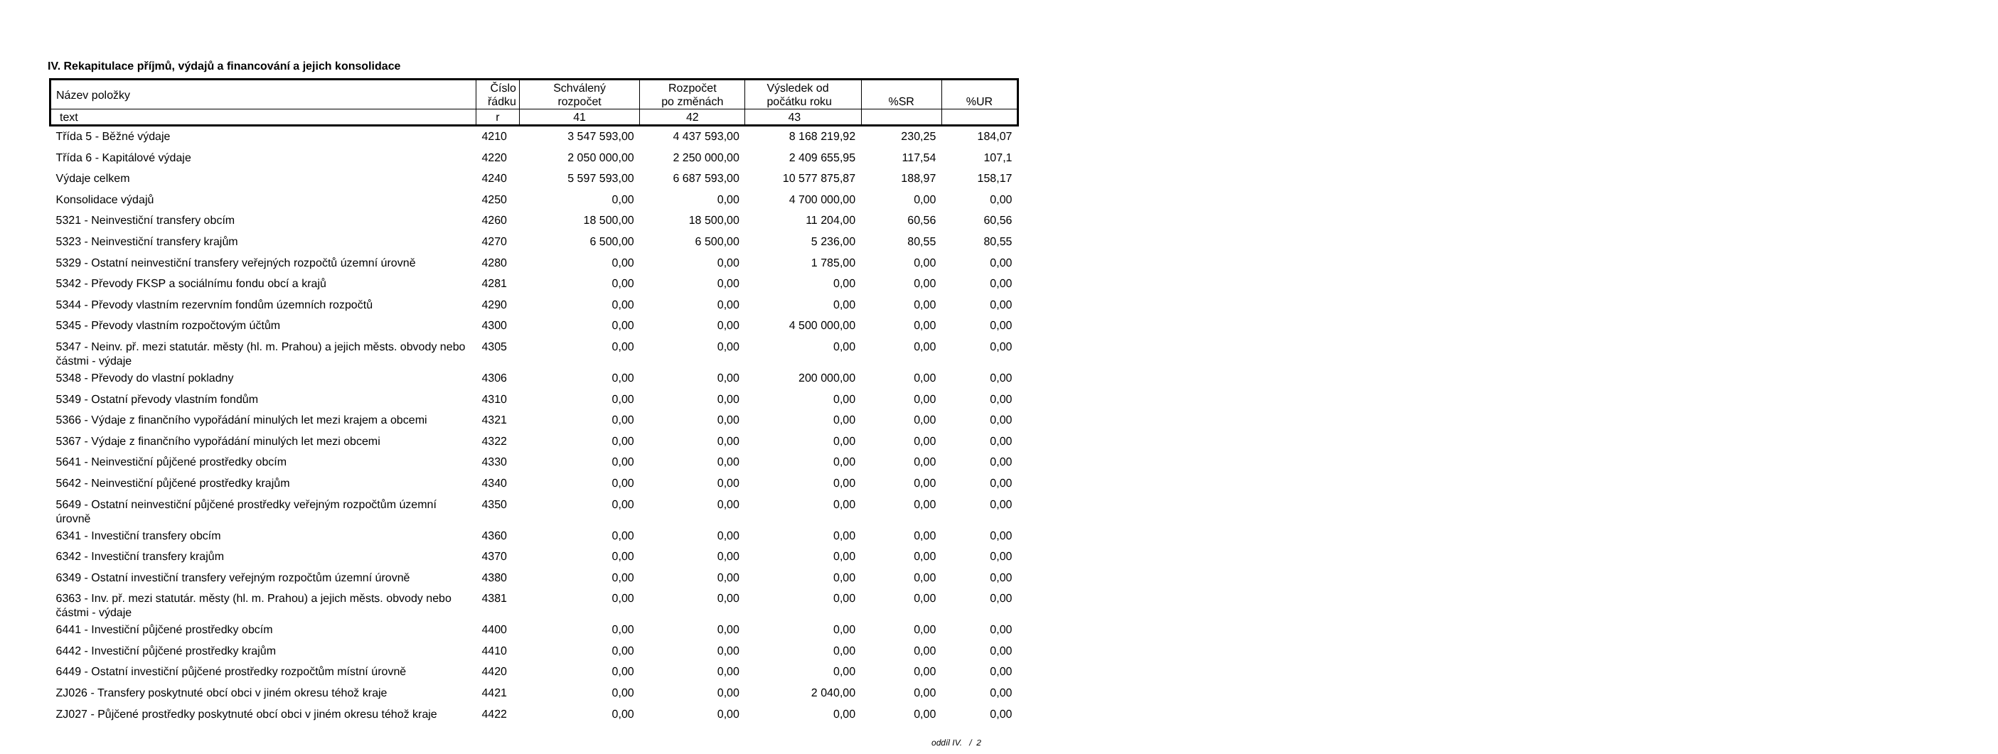IV. Rekapitulace příjmů, výdajů a financování a jejich konsolidace
| Název položky | Číslo řádku | Schválený rozpočet | Rozpočet po změnách | Výsledek od počátku roku | %SR | %UR |
| --- | --- | --- | --- | --- | --- | --- |
| text | r | 41 | 42 | 43 | | |
| Třída 5 - Běžné výdaje | 4210 | 3 547 593,00 | 4 437 593,00 | 8 168 219,92 | 230,25 | 184,07 |
| Třída 6 - Kapitálové výdaje | 4220 | 2 050 000,00 | 2 250 000,00 | 2 409 655,95 | 117,54 | 107,1 |
| Výdaje celkem | 4240 | 5 597 593,00 | 6 687 593,00 | 10 577 875,87 | 188,97 | 158,17 |
| Konsolidace výdajů | 4250 | 0,00 | 0,00 | 4 700 000,00 | 0,00 | 0,00 |
| 5321 - Neinvestiční transfery obcím | 4260 | 18 500,00 | 18 500,00 | 11 204,00 | 60,56 | 60,56 |
| 5323 - Neinvestiční transfery krajům | 4270 | 6 500,00 | 6 500,00 | 5 236,00 | 80,55 | 80,55 |
| 5329 - Ostatní neinvestiční transfery veřejných rozpočtů územní úrovně | 4280 | 0,00 | 0,00 | 1 785,00 | 0,00 | 0,00 |
| 5342 - Převody FKSP a sociálnímu fondu obcí a krajů | 4281 | 0,00 | 0,00 | 0,00 | 0,00 | 0,00 |
| 5344 - Převody vlastním rezervním fondům územních rozpočtů | 4290 | 0,00 | 0,00 | 0,00 | 0,00 | 0,00 |
| 5345 - Převody vlastním rozpočtovým účtům | 4300 | 0,00 | 0,00 | 4 500 000,00 | 0,00 | 0,00 |
| 5347 - Neinv. př. mezi statutár. městy (hl. m. Prahou) a jejich městs. obvody nebo částmi - výdaje | 4305 | 0,00 | 0,00 | 0,00 | 0,00 | 0,00 |
| 5348 - Převody do vlastní pokladny | 4306 | 0,00 | 0,00 | 200 000,00 | 0,00 | 0,00 |
| 5349 - Ostatní převody vlastním fondům | 4310 | 0,00 | 0,00 | 0,00 | 0,00 | 0,00 |
| 5366 - Výdaje z finančního vypořádání minulých let mezi krajem a obcemi | 4321 | 0,00 | 0,00 | 0,00 | 0,00 | 0,00 |
| 5367 - Výdaje z finančního vypořádání minulých let mezi obcemi | 4322 | 0,00 | 0,00 | 0,00 | 0,00 | 0,00 |
| 5641 - Neinvestiční půjčené prostředky obcím | 4330 | 0,00 | 0,00 | 0,00 | 0,00 | 0,00 |
| 5642 - Neinvestiční půjčené prostředky krajům | 4340 | 0,00 | 0,00 | 0,00 | 0,00 | 0,00 |
| 5649 - Ostatní neinvestiční půjčené prostředky veřejným rozpočtům územní úrovně | 4350 | 0,00 | 0,00 | 0,00 | 0,00 | 0,00 |
| 6341 - Investiční transfery obcím | 4360 | 0,00 | 0,00 | 0,00 | 0,00 | 0,00 |
| 6342 - Investiční transfery krajům | 4370 | 0,00 | 0,00 | 0,00 | 0,00 | 0,00 |
| 6349 - Ostatní investiční transfery veřejným rozpočtům územní úrovně | 4380 | 0,00 | 0,00 | 0,00 | 0,00 | 0,00 |
| 6363 - Inv. př. mezi statutár. městy (hl. m. Prahou) a jejich městs. obvody nebo částmi - výdaje | 4381 | 0,00 | 0,00 | 0,00 | 0,00 | 0,00 |
| 6441 - Investiční půjčené prostředky obcím | 4400 | 0,00 | 0,00 | 0,00 | 0,00 | 0,00 |
| 6442 - Investiční půjčené prostředky krajům | 4410 | 0,00 | 0,00 | 0,00 | 0,00 | 0,00 |
| 6449 - Ostatní investiční půjčené prostředky rozpočtům místní úrovně | 4420 | 0,00 | 0,00 | 0,00 | 0,00 | 0,00 |
| ZJ026 - Transfery poskytnuté obcí obci v jiném okresu téhož kraje | 4421 | 0,00 | 0,00 | 2 040,00 | 0,00 | 0,00 |
| ZJ027 - Půjčené prostředky poskytnuté obcí obci v jiném okresu téhož kraje | 4422 | 0,00 | 0,00 | 0,00 | 0,00 | 0,00 |
oddíl IV. / 2